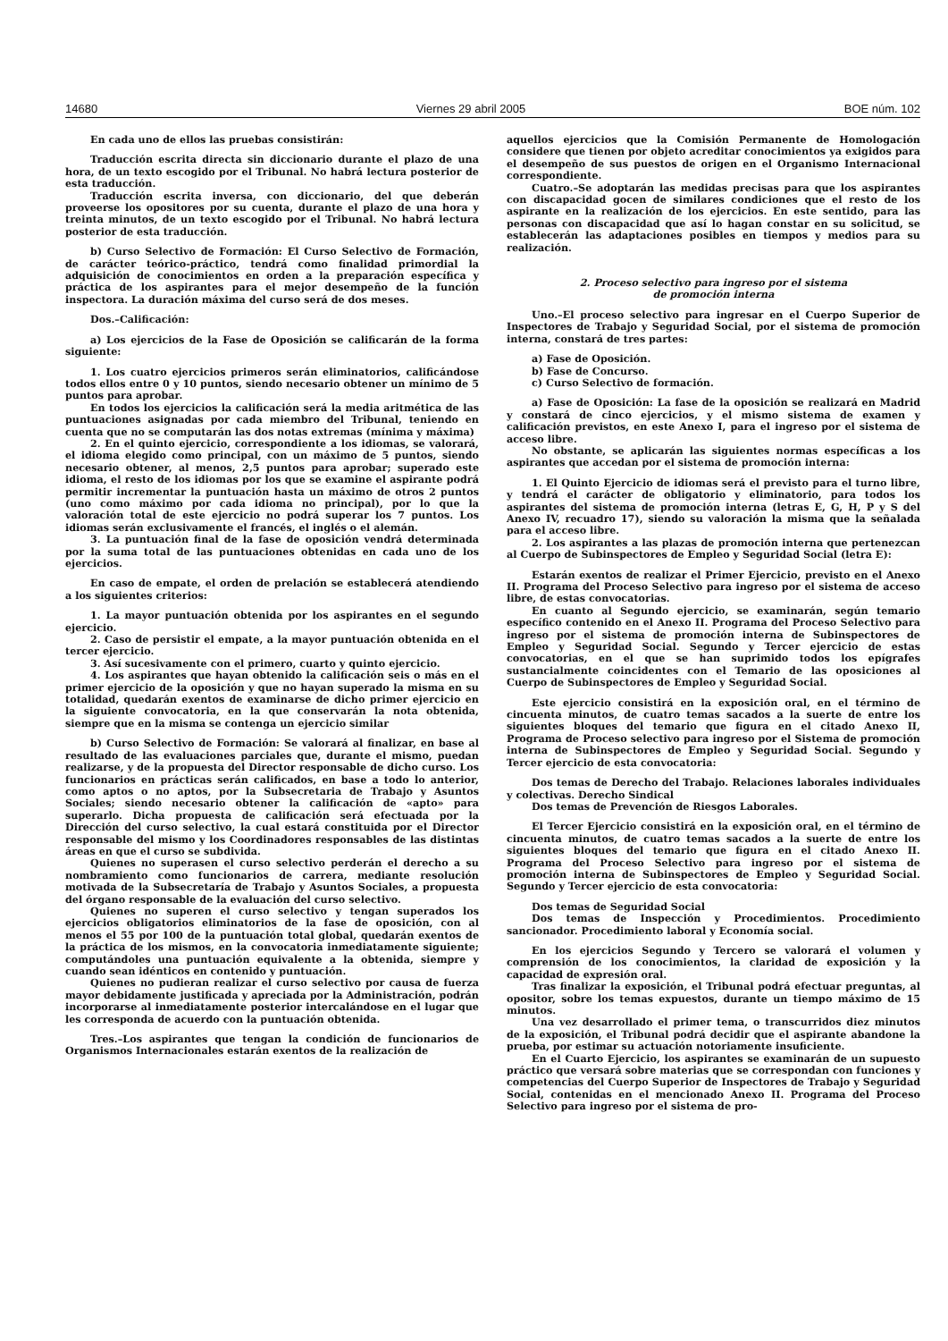14680 Viernes 29 abril 2005 BOE núm. 102
En cada uno de ellos las pruebas consistirán:
Traducción escrita directa sin diccionario durante el plazo de una hora, de un texto escogido por el Tribunal. No habrá lectura posterior de esta traducción.
Traducción escrita inversa, con diccionario, del que deberán proveerse los opositores por su cuenta, durante el plazo de una hora y treinta minutos, de un texto escogido por el Tribunal. No habrá lectura posterior de esta traducción.
b) Curso Selectivo de Formación: El Curso Selectivo de Formación, de carácter teórico-práctico, tendrá como finalidad primordial la adquisición de conocimientos en orden a la preparación específica y práctica de los aspirantes para el mejor desempeño de la función inspectora. La duración máxima del curso será de dos meses.
Dos.–Calificación:
a) Los ejercicios de la Fase de Oposición se calificarán de la forma siguiente:
1. Los cuatro ejercicios primeros serán eliminatorios, calificándose todos ellos entre 0 y 10 puntos, siendo necesario obtener un mínimo de 5 puntos para aprobar.
En todos los ejercicios la calificación será la media aritmética de las puntuaciones asignadas por cada miembro del Tribunal, teniendo en cuenta que no se computarán las dos notas extremas (mínima y máxima)
2. En el quinto ejercicio, correspondiente a los idiomas, se valorará, el idioma elegido como principal, con un máximo de 5 puntos, siendo necesario obtener, al menos, 2,5 puntos para aprobar; superado este idioma, el resto de los idiomas por los que se examine el aspirante podrá permitir incrementar la puntuación hasta un máximo de otros 2 puntos (uno como máximo por cada idioma no principal), por lo que la valoración total de este ejercicio no podrá superar los 7 puntos. Los idiomas serán exclusivamente el francés, el inglés o el alemán.
3. La puntuación final de la fase de oposición vendrá determinada por la suma total de las puntuaciones obtenidas en cada uno de los ejercicios.
En caso de empate, el orden de prelación se establecerá atendiendo a los siguientes criterios:
1. La mayor puntuación obtenida por los aspirantes en el segundo ejercicio.
2. Caso de persistir el empate, a la mayor puntuación obtenida en el tercer ejercicio.
3. Así sucesivamente con el primero, cuarto y quinto ejercicio.
4. Los aspirantes que hayan obtenido la calificación seis o más en el primer ejercicio de la oposición y que no hayan superado la misma en su totalidad, quedarán exentos de examinarse de dicho primer ejercicio en la siguiente convocatoria, en la que conservarán la nota obtenida, siempre que en la misma se contenga un ejercicio similar
b) Curso Selectivo de Formación: Se valorará al finalizar, en base al resultado de las evaluaciones parciales que, durante el mismo, puedan realizarse, y de la propuesta del Director responsable de dicho curso. Los funcionarios en prácticas serán calificados, en base a todo lo anterior, como aptos o no aptos, por la Subsecretaria de Trabajo y Asuntos Sociales; siendo necesario obtener la calificación de «apto» para superarlo. Dicha propuesta de calificación será efectuada por la Dirección del curso selectivo, la cual estará constituida por el Director responsable del mismo y los Coordinadores responsables de las distintas áreas en que el curso se subdivida.
Quienes no superasen el curso selectivo perderán el derecho a su nombramiento como funcionarios de carrera, mediante resolución motivada de la Subsecretaría de Trabajo y Asuntos Sociales, a propuesta del órgano responsable de la evaluación del curso selectivo.
Quienes no superen el curso selectivo y tengan superados los ejercicios obligatorios eliminatorios de la fase de oposición, con al menos el 55 por 100 de la puntuación total global, quedarán exentos de la práctica de los mismos, en la convocatoria inmediatamente siguiente; computándoles una puntuación equivalente a la obtenida, siempre y cuando sean idénticos en contenido y puntuación.
Quienes no pudieran realizar el curso selectivo por causa de fuerza mayor debidamente justificada y apreciada por la Administración, podrán incorporarse al inmediatamente posterior intercalándose en el lugar que les corresponda de acuerdo con la puntuación obtenida.
Tres.–Los aspirantes que tengan la condición de funcionarios de Organismos Internacionales estarán exentos de la realización de
aquellos ejercicios que la Comisión Permanente de Homologación considere que tienen por objeto acreditar conocimientos ya exigidos para el desempeño de sus puestos de origen en el Organismo Internacional correspondiente.
Cuatro.–Se adoptarán las medidas precisas para que los aspirantes con discapacidad gocen de similares condiciones que el resto de los aspirante en la realización de los ejercicios. En este sentido, para las personas con discapacidad que así lo hagan constar en su solicitud, se establecerán las adaptaciones posibles en tiempos y medios para su realización.
2. Proceso selectivo para ingreso por el sistema
de promoción interna
Uno.–El proceso selectivo para ingresar en el Cuerpo Superior de Inspectores de Trabajo y Seguridad Social, por el sistema de promoción interna, constará de tres partes:
a) Fase de Oposición.
b) Fase de Concurso.
c) Curso Selectivo de formación.
a) Fase de Oposición: La fase de la oposición se realizará en Madrid y constará de cinco ejercicios, y el mismo sistema de examen y calificación previstos, en este Anexo I, para el ingreso por el sistema de acceso libre.
No obstante, se aplicarán las siguientes normas específicas a los aspirantes que accedan por el sistema de promoción interna:
1. El Quinto Ejercicio de idiomas será el previsto para el turno libre, y tendrá el carácter de obligatorio y eliminatorio, para todos los aspirantes del sistema de promoción interna (letras E, G, H, P y S del Anexo IV, recuadro 17), siendo su valoración la misma que la señalada para el acceso libre.
2. Los aspirantes a las plazas de promoción interna que pertenezcan al Cuerpo de Subinspectores de Empleo y Seguridad Social (letra E):
Estarán exentos de realizar el Primer Ejercicio, previsto en el Anexo II. Programa del Proceso Selectivo para ingreso por el sistema de acceso libre, de estas convocatorias.
En cuanto al Segundo ejercicio, se examinarán, según temario específico contenido en el Anexo II. Programa del Proceso Selectivo para ingreso por el sistema de promoción interna de Subinspectores de Empleo y Seguridad Social. Segundo y Tercer ejercicio de estas convocatorias, en el que se han suprimido todos los epígrafes sustancialmente coincidentes con el Temario de las oposiciones al Cuerpo de Subinspectores de Empleo y Seguridad Social.
Este ejercicio consistirá en la exposición oral, en el término de cincuenta minutos, de cuatro temas sacados a la suerte de entre los siguientes bloques del temario que figura en el citado Anexo II, Programa de Proceso selectivo para ingreso por el Sistema de promoción interna de Subinspectores de Empleo y Seguridad Social. Segundo y Tercer ejercicio de esta convocatoria:
Dos temas de Derecho del Trabajo. Relaciones laborales individuales y colectivas. Derecho Sindical
Dos temas de Prevención de Riesgos Laborales.
El Tercer Ejercicio consistirá en la exposición oral, en el término de cincuenta minutos, de cuatro temas sacados a la suerte de entre los siguientes bloques del temario que figura en el citado Anexo II. Programa del Proceso Selectivo para ingreso por el sistema de promoción interna de Subinspectores de Empleo y Seguridad Social. Segundo y Tercer ejercicio de esta convocatoria:
Dos temas de Seguridad Social
Dos temas de Inspección y Procedimientos. Procedimiento sancionador. Procedimiento laboral y Economía social.
En los ejercicios Segundo y Tercero se valorará el volumen y comprensión de los conocimientos, la claridad de exposición y la capacidad de expresión oral.
Tras finalizar la exposición, el Tribunal podrá efectuar preguntas, al opositor, sobre los temas expuestos, durante un tiempo máximo de 15 minutos.
Una vez desarrollado el primer tema, o transcurridos diez minutos de la exposición, el Tribunal podrá decidir que el aspirante abandone la prueba, por estimar su actuación notoriamente insuficiente.
En el Cuarto Ejercicio, los aspirantes se examinarán de un supuesto práctico que versará sobre materias que se correspondan con funciones y competencias del Cuerpo Superior de Inspectores de Trabajo y Seguridad Social, contenidas en el mencionado Anexo II. Programa del Proceso Selectivo para ingreso por el sistema de pro-